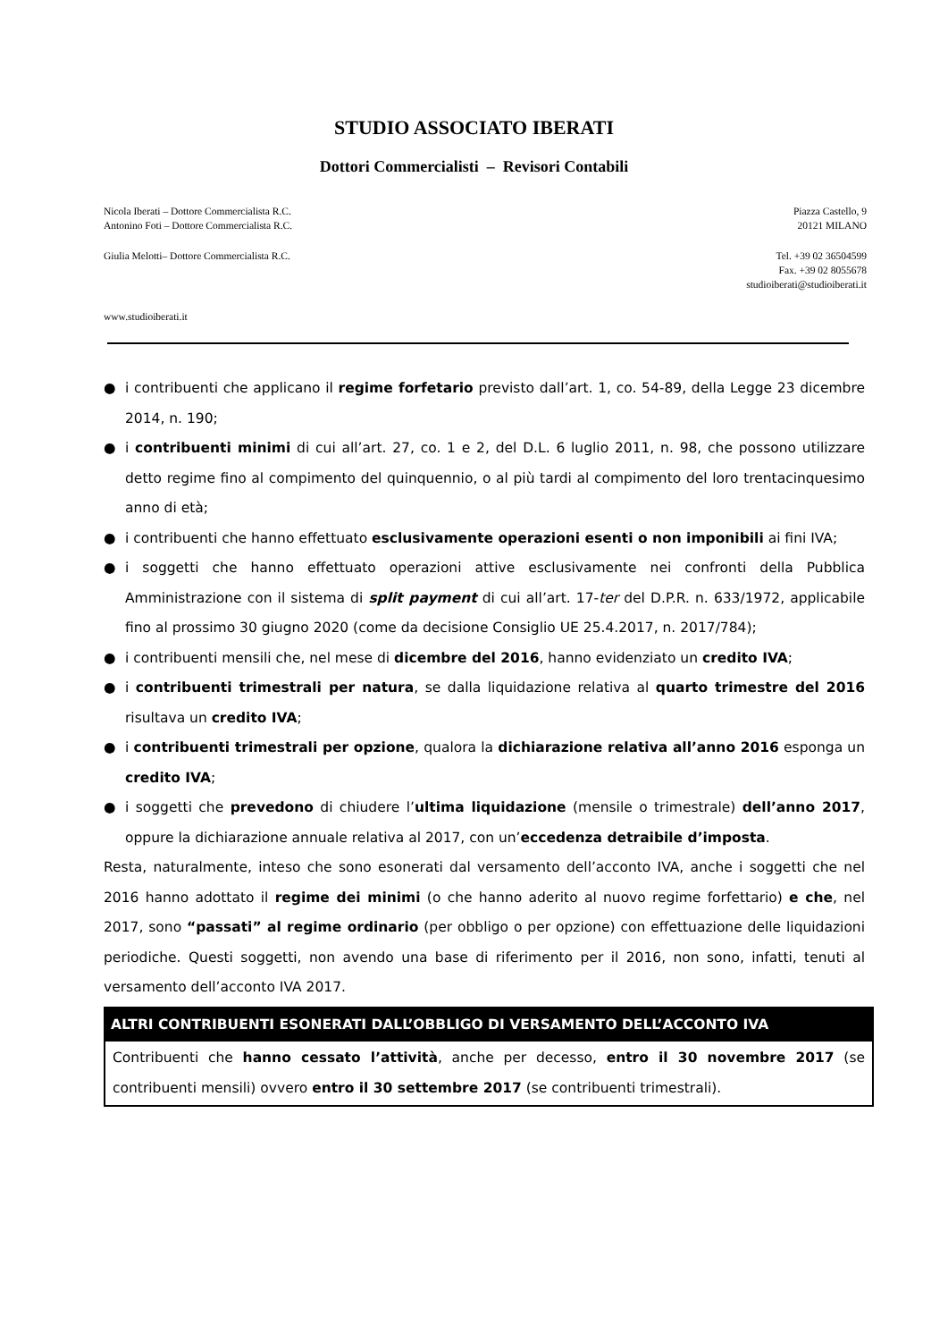STUDIO ASSOCIATO IBERATI
Dottori Commercialisti – Revisori Contabili
Nicola Iberati – Dottore Commercialista R.C. Piazza Castello, 9
Antonino Foti – Dottore Commercialista R.C. 20121 MILANO
Giulia Melotti– Dottore Commercialista R.C. Tel. +39 02 36504599
Fax. +39 02 8055678
studioiberati@studioiberati.it
www.studioiberati.it
● i contribuenti che applicano il regime forfetario previsto dall’art. 1, co. 54-89, della Legge 23 dicembre 2014, n. 190;
● i contribuenti minimi di cui all’art. 27, co. 1 e 2, del D.L. 6 luglio 2011, n. 98, che possono utilizzare detto regime fino al compimento del quinquennio, o al più tardi al compimento del loro trentacinquesimo anno di età;
● i contribuenti che hanno effettuato esclusivamente operazioni esenti o non imponibili ai fini IVA;
● i soggetti che hanno effettuato operazioni attive esclusivamente nei confronti della Pubblica Amministrazione con il sistema di split payment di cui all’art. 17-ter del D.P.R. n. 633/1972, applicabile fino al prossimo 30 giugno 2020 (come da decisione Consiglio UE 25.4.2017, n. 2017/784);
● i contribuenti mensili che, nel mese di dicembre del 2016, hanno evidenziato un credito IVA;
● i contribuenti trimestrali per natura, se dalla liquidazione relativa al quarto trimestre del 2016 risultava un credito IVA;
● i contribuenti trimestrali per opzione, qualora la dichiarazione relativa all’anno 2016 esponga un credito IVA;
● i soggetti che prevedono di chiudere l’ultima liquidazione (mensile o trimestrale) dell’anno 2017, oppure la dichiarazione annuale relativa al 2017, con un’eccedenza detraibile d’imposta.
Resta, naturalmente, inteso che sono esonerati dal versamento dell’acconto IVA, anche i soggetti che nel 2016 hanno adottato il regime dei minimi (o che hanno aderito al nuovo regime forfettario) e che, nel 2017, sono “passati” al regime ordinario (per obbligo o per opzione) con effettuazione delle liquidazioni periodiche. Questi soggetti, non avendo una base di riferimento per il 2016, non sono, infatti, tenuti al versamento dell’acconto IVA 2017.
| ALTRI CONTRIBUENTI ESONERATI DALL’OBBLIGO DI VERSAMENTO DELL’ACCONTO IVA |
| --- |
| Contribuenti che hanno cessato l’attività , anche per decesso, entro il 30 novembre 2017 (se contribuenti mensili) ovvero entro il 30 settembre 2017 (se contribuenti trimestrali). |